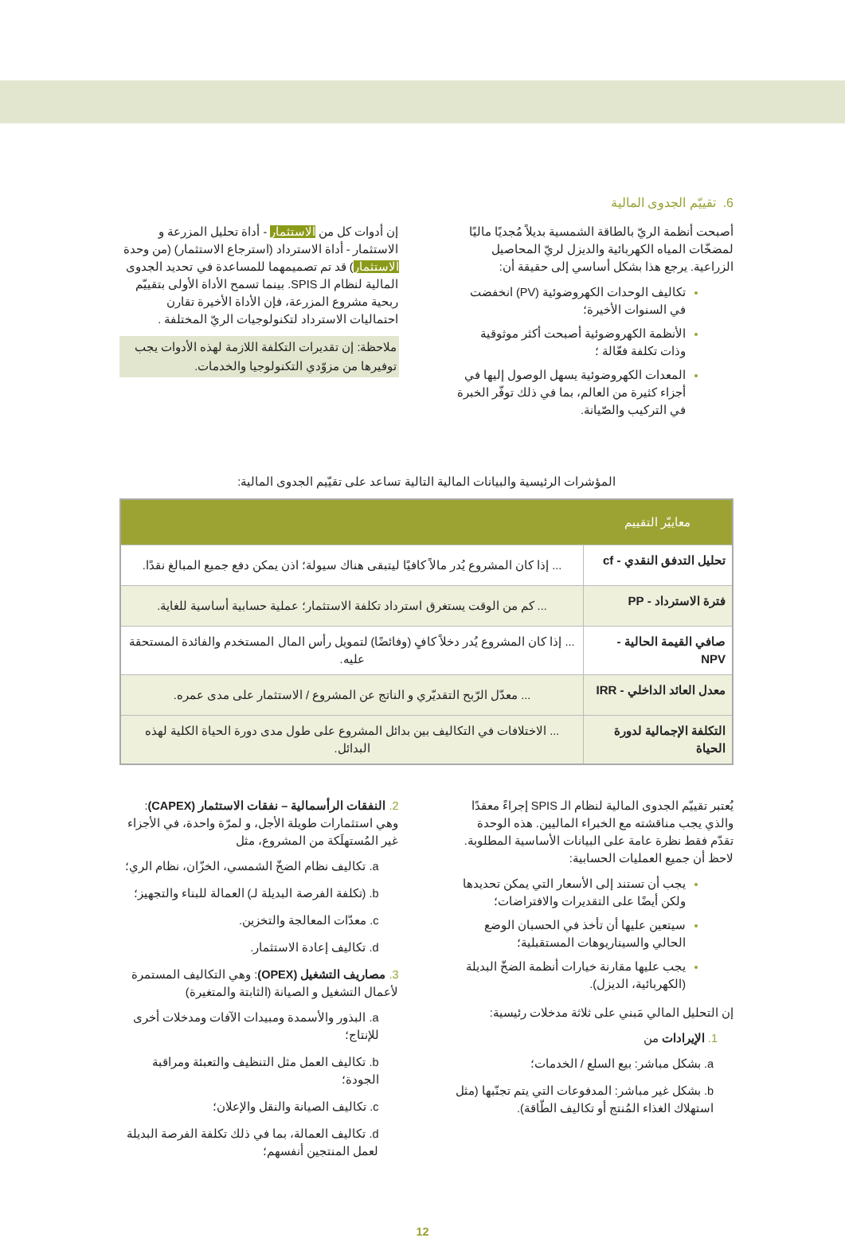6. تقييّم الجدوى المالية
أصبحت أنظمة الريّ بالطاقة الشمسية بديلاً مُجديًا ماليًا لمضخّات المياه الكهربائية والديزل لريّ المحاصيل الزراعية. يرجع هذا بشكل أساسي إلى حقيقة أن:
تكاليف الوحدات الكهروضوئية (PV) انخفضت في السنوات الأخيرة؛
الأنظمة الكهروضوئية أصبحت أكثر موثوقية وذات تكلفة فعّالة ؛
المعدات الكهروضوئية يسهل الوصول إليها في أجزاء كثيرة من العالم، بما في ذلك توفّر الخبرة في التركيب والصّيانة.
إن أدوات كل من الاستثمار - أداة تحليل المزرعة و الاستثمار - أداة الاسترداد (استرجاع الاستثمار) (من وحدة الاستثمار) قد تم تصميمهما للمساعدة في تحديد الجدوى المالية لنظام الـ SPIS. بينما تسمح الأداة الأولى بتقييّم ربحية مشروع المزرعة، فإن الأداة الأخيرة تقارن احتماليات الاسترداد لتكنولوجيات الريّ المختلفة .
ملاحظة: إن تقديرات التكلفة اللازمة لهذه الأدوات يجب توفيرها من مزوّدي التكنولوجيا والخدمات.
المؤشرات الرئيسية والبيانات المالية التالية تساعد على تقيّيم الجدوى المالية:
| معاييّر التقييم | |
| --- | --- |
| تحليل التدفق النقدي - cf | ... إذا كان المشروع يُدر مالاً كافيًا ليتبقى هناك سيولة؛ اذن يمكن دفع جميع المبالغ نقدًا. |
| فترة الاسترداد - PP | ... كم من الوقت يستغرق استرداد تكلفة الاستثمار؛ عملية حسابية أساسية للغاية. |
| صافي القيمة الحالية - NPV | ... إذا كان المشروع يُدر دخلاً كافٍ (وفائضًا) لتمويل رأس المال المستخدم والفائدة المستحقة عليه. |
| معدل العائد الداخلي - IRR | ... معدّل الرّبح التقديّري و الناتج عن المشروع / الاستثمار على مدى عمره. |
| التكلفة الإجمالية لدورة الحياة | ... الاختلافات في التكاليف بين بدائل المشروع على طول مدى دورة الحياة الكلية لهذه البدائل. |
يُعتبر تقييّم الجدوى المالية لنظام الـ SPIS إجراءً معقدًا والذي يجب مناقشته مع الخبراء الماليين. هذه الوحدة تقدّم فقط نظرة عامة على البيانات الأساسية المطلوبة. لاحظ أن جميع العمليات الحسابية:
يجب أن تستند إلى الأسعار التي يمكن تحديدها ولكن أيضًا على التقديرات والافتراضات؛
سيتعين عليها أن تأخذ في الحسبان الوضع الحالي والسيناريوهات المستقبلية؛
يجب عليها مقارنة خيارات أنظمة الضخّ البديلة (الكهربائية، الديزل).
إن التحليل المالي مَبني على ثلاثة مدخلات رئيسية:
1. الإيرادات من
a. بشكل مباشر: بيع السلع / الخدمات؛
b. بشكل غير مباشر: المدفوعات التي يتم تجنّبها (مثل استهلاك الغذاء المُنتج أو تكاليف الطّاقة).
2. النفقات الرأسمالية – نفقات الاستثمار (CAPEX): وهي استثمارات طويلة الأجل، و لمرّة واحدة، في الأجزاء غير المُستهلَكة من المشروع، مثل
a. تكاليف نظام الضخّ الشمسي، الخزّان، نظام الري؛
b. (تكلفة الفرصة البديلة لـ) العمالة للبناء والتجهيز؛
c. معدّات المعالجة والتخزين.
d. تكاليف إعادة الاستثمار.
3. مصاريف التشغيل (OPEX): وهي التكاليف المستمرة لأعمال التشغيل و الصيانة (الثابتة والمتغيرة)
a. البذور والأسمدة ومبيدات الآفات ومدخلات أخرى للإنتاج؛
b. تكاليف العمل مثل التنظيف والتعبئة ومراقبة الجودة؛
c. تكاليف الصيانة والنقل والإعلان؛
d. تكاليف العمالة، بما في ذلك تكلفة الفرصة البديلة لعمل المنتجين أنفسهم؛
12